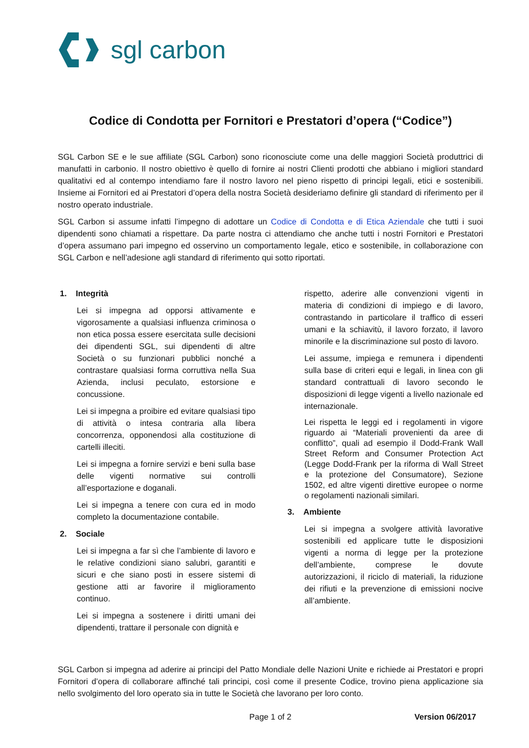sgl carbon
Codice di Condotta per Fornitori e Prestatori d’opera (“Codice”)
SGL Carbon SE e le sue affiliate (SGL Carbon) sono riconosciute come una delle maggiori Società produttrici di manufatti in carbonio. Il nostro obiettivo è quello di fornire ai nostri Clienti prodotti che abbiano i migliori standard qualitativi ed al contempo intendiamo fare il nostro lavoro nel pieno rispetto di principi legali, etici e sostenibili. Insieme ai Fornitori ed ai Prestatori d’opera della nostra Società desideriamo definire gli standard di riferimento per il nostro operato industriale.
SGL Carbon si assume infatti l’impegno di adottare un Codice di Condotta e di Etica Aziendale che tutti i suoi dipendenti sono chiamati a rispettare. Da parte nostra ci attendiamo che anche tutti i nostri Fornitori e Prestatori d’opera assumano pari impegno ed osservino un comportamento legale, etico e sostenibile, in collaborazione con SGL Carbon e nell’adesione agli standard di riferimento qui sotto riportati.
1. Integrità
Lei si impegna ad opporsi attivamente e vigorosamente a qualsiasi influenza criminosa o non etica possa essere esercitata sulle decisioni dei dipendenti SGL, sui dipendenti di altre Società o su funzionari pubblici nonché a contrastare qualsiasi forma corruttiva nella Sua Azienda, inclusi peculato, estorsione e concussione.
Lei si impegna a proibire ed evitare qualsiasi tipo di attività o intesa contraria alla libera concorrenza, opponendosi alla costituzione di cartelli illeciti.
Lei si impegna a fornire servizi e beni sulla base delle vigenti normative sui controlli all’esportazione e doganali.
Lei si impegna a tenere con cura ed in modo completo la documentazione contabile.
2. Sociale
Lei si impegna a far sì che l’ambiente di lavoro e le relative condizioni siano salubri, garantiti e sicuri e che siano posti in essere sistemi di gestione atti ar favorire il miglioramento continuo.
Lei si impegna a sostenere i diritti umani dei dipendenti, trattare il personale con dignità e
rispetto, aderire alle convenzioni vigenti in materia di condizioni di impiego e di lavoro, contrastando in particolare il traffico di esseri umani e la schiavitù, il lavoro forzato, il lavoro minorile e la discriminazione sul posto di lavoro.
Lei assume, impiega e remunera i dipendenti sulla base di criteri equi e legali, in linea con gli standard contrattuali di lavoro secondo le disposizioni di legge vigenti a livello nazionale ed internazionale.
Lei rispetta le leggi ed i regolamenti in vigore riguardo ai “Materiali provenienti da aree di conflitto”, quali ad esempio il Dodd-Frank Wall Street Reform and Consumer Protection Act (Legge Dodd-Frank per la riforma di Wall Street e la protezione del Consumatore), Sezione 1502, ed altre vigenti direttive europee o norme o regolamenti nazionali similari.
3. Ambiente
Lei si impegna a svolgere attività lavorative sostenibili ed applicare tutte le disposizioni vigenti a norma di legge per la protezione dell’ambiente, comprese le dovute autorizzazioni, il riciclo di materiali, la riduzione dei rifiuti e la prevenzione di emissioni nocive all’ambiente.
SGL Carbon si impegna ad aderire ai principi del Patto Mondiale delle Nazioni Unite e richiede ai Prestatori e propri Fornitori d’opera di collaborare affinché tali principi, così come il presente Codice, trovino piena applicazione sia nello svolgimento del loro operato sia in tutte le Società che lavorano per loro conto.
Page 1 of 2 Version 06/2017